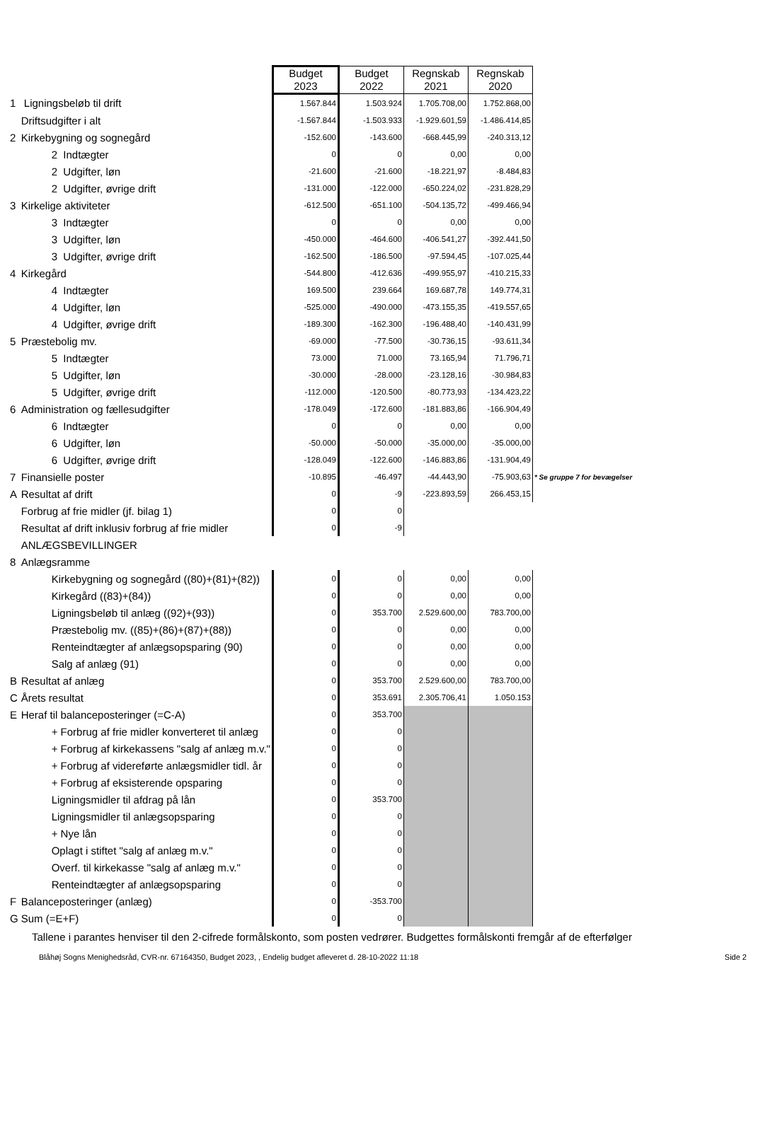| | | Budget 2023 | Budget 2022 | Regnskab 2021 | Regnskab 2020 | |
| 1 | Ligningsbeløb til drift | 1.567.844 | 1.503.924 | 1.705.708,00 | 1.752.868,00 | |
| | Driftsudgifter i alt | -1.567.844 | -1.503.933 | -1.929.601,59 | -1.486.414,85 | |
| 2 | Kirkebygning og sognegård | -152.600 | -143.600 | -668.445,99 | -240.313,12 | |
| | 2 Indtægter | 0 | 0 | 0,00 | 0,00 | |
| | 2 Udgifter, løn | -21.600 | -21.600 | -18.221,97 | -8.484,83 | |
| | 2 Udgifter, øvrige drift | -131.000 | -122.000 | -650.224,02 | -231.828,29 | |
| 3 | Kirkelige aktiviteter | -612.500 | -651.100 | -504.135,72 | -499.466,94 | |
| | 3 Indtægter | 0 | 0 | 0,00 | 0,00 | |
| | 3 Udgifter, løn | -450.000 | -464.600 | -406.541,27 | -392.441,50 | |
| | 3 Udgifter, øvrige drift | -162.500 | -186.500 | -97.594,45 | -107.025,44 | |
| 4 | Kirkegård | -544.800 | -412.636 | -499.955,97 | -410.215,33 | |
| | 4 Indtægter | 169.500 | 239.664 | 169.687,78 | 149.774,31 | |
| | 4 Udgifter, løn | -525.000 | -490.000 | -473.155,35 | -419.557,65 | |
| | 4 Udgifter, øvrige drift | -189.300 | -162.300 | -196.488,40 | -140.431,99 | |
| 5 | Præstebolig mv. | -69.000 | -77.500 | -30.736,15 | -93.611,34 | |
| | 5 Indtægter | 73.000 | 71.000 | 73.165,94 | 71.796,71 | |
| | 5 Udgifter, løn | -30.000 | -28.000 | -23.128,16 | -30.984,83 | |
| | 5 Udgifter, øvrige drift | -112.000 | -120.500 | -80.773,93 | -134.423,22 | |
| 6 | Administration og fællesudgifter | -178.049 | -172.600 | -181.883,86 | -166.904,49 | |
| | 6 Indtægter | 0 | 0 | 0,00 | 0,00 | |
| | 6 Udgifter, løn | -50.000 | -50.000 | -35.000,00 | -35.000,00 | |
| | 6 Udgifter, øvrige drift | -128.049 | -122.600 | -146.883,86 | -131.904,49 | |
| 7 | Finansielle poster | -10.895 | -46.497 | -44.443,90 | -75.903,63 | * Se gruppe 7 for bevægelser |
| A | Resultat af drift | 0 | -9 | -223.893,59 | 266.453,15 | |
| | Forbrug af frie midler (jf. bilag 1) | 0 | 0 | | | |
| | Resultat af drift inklusiv forbrug af frie midler | 0 | -9 | | | |
| | ANLÆGSBEVILLINGER | | | | | |
| 8 | Anlægsramme | | | | | |
| | Kirkebygning og sognegård ((80)+(81)+(82)) | 0 | 0 | 0,00 | 0,00 | |
| | Kirkegård ((83)+(84)) | 0 | 0 | 0,00 | 0,00 | |
| | Ligningsbeløb til anlæg ((92)+(93)) | 0 | 353.700 | 2.529.600,00 | 783.700,00 | |
| | Præstebolig mv. ((85)+(86)+(87)+(88)) | 0 | 0 | 0,00 | 0,00 | |
| | Renteindtægter af anlægsopsparing (90) | 0 | 0 | 0,00 | 0,00 | |
| | Salg af anlæg (91) | 0 | 0 | 0,00 | 0,00 | |
| B | Resultat af anlæg | 0 | 353.700 | 2.529.600,00 | 783.700,00 | |
| C | Årets resultat | 0 | 353.691 | 2.305.706,41 | 1.050.153 | |
| E | Heraf til balanceposteringer (=C-A) | 0 | 353.700 | | | |
| | + Forbrug af frie midler konverteret til anlæg | 0 | 0 | | | |
| | + Forbrug af kirkekassens "salg af anlæg m.v." | 0 | 0 | | | |
| | + Forbrug af videreførte anlægsmidler tidl. år | 0 | 0 | | | |
| | + Forbrug af eksisterende opsparing | 0 | 0 | | | |
| | Ligningsmidler til afdrag på lån | 0 | 353.700 | | | |
| | Ligningsmidler til anlægsopsparing | 0 | 0 | | | |
| | + Nye lån | 0 | 0 | | | |
| | Oplagt i stiftet "salg af anlæg m.v." | 0 | 0 | | | |
| | Overf. til kirkekasse "salg af anlæg m.v." | 0 | 0 | | | |
| | Renteindtægter af anlægsopsparing | 0 | 0 | | | |
| F | Balanceposteringer (anlæg) | 0 | -353.700 | | | |
| G | Sum (=E+F) | 0 | 0 | | | |
Tallene i parantes henviser til den 2-cifrede formålskonto, som posten vedrører. Budgettes formålskonti fremgår af de efterfølger
Blåhøj Sogns Menighedsråd, CVR-nr. 67164350, Budget 2023, , Endelig budget afleveret d. 28-10-2022 11:18 Side 2